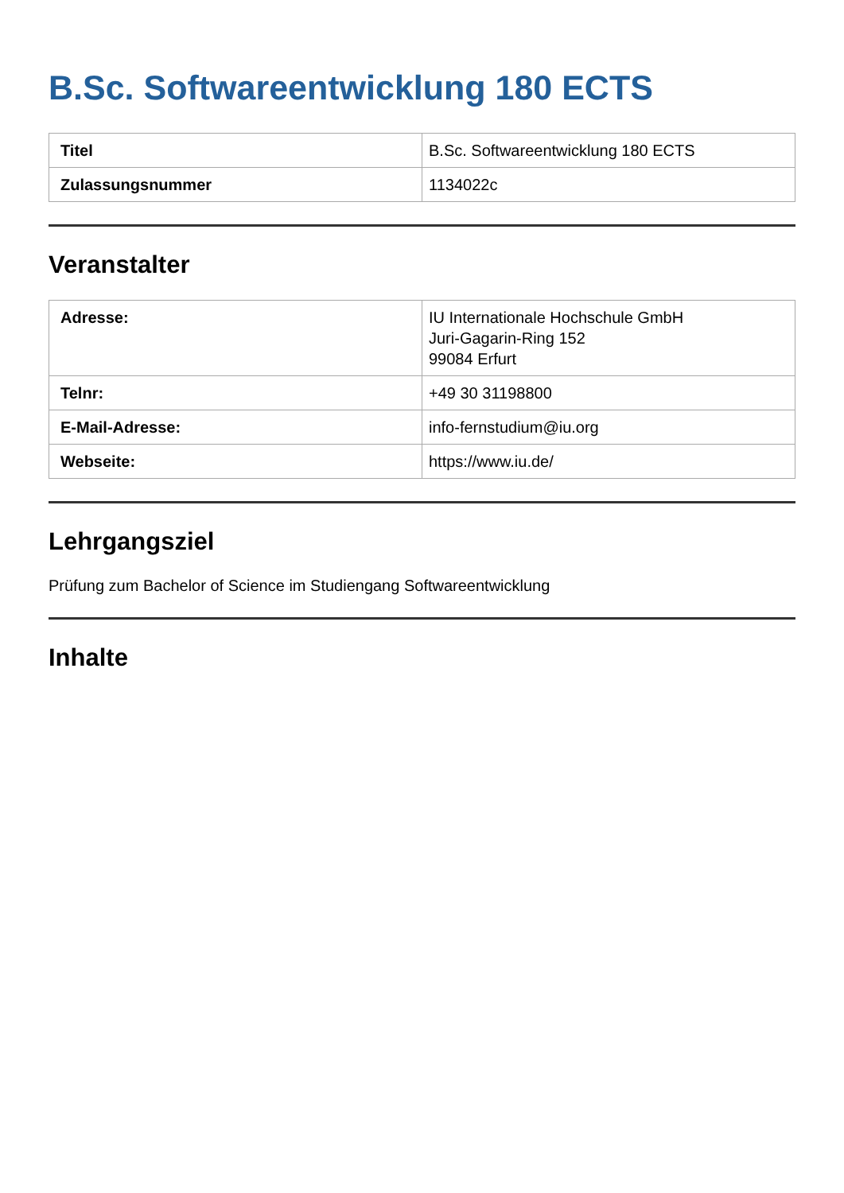B.Sc. Softwareentwicklung 180 ECTS
| Titel | B.Sc. Softwareentwicklung 180 ECTS |
| Zulassungsnummer | 1134022c |
Veranstalter
| Adresse: | IU Internationale Hochschule GmbH Juri-Gagarin-Ring 152 99084 Erfurt |
| Telnr: | +49 30 31198800 |
| E-Mail-Adresse: | info-fernstudium@iu.org |
| Webseite: | https://www.iu.de/ |
Lehrgangsziel
Prüfung zum Bachelor of Science im Studiengang Softwareentwicklung
Inhalte